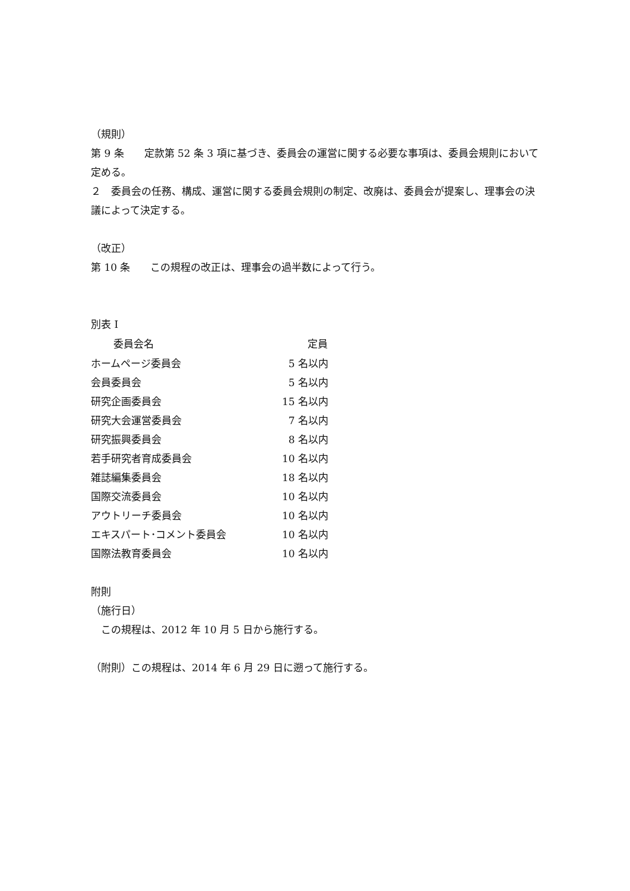（規則）
第 9 条　　定款第 52 条 3 項に基づき、委員会の運営に関する必要な事項は、委員会規則において定める。
２　委員会の任務、構成、運営に関する委員会規則の制定、改廃は、委員会が提案し、理事会の決議によって決定する。
（改正）
第 10 条　　この規程の改正は、理事会の過半数によって行う。
別表 I
| 委員会名 | 定員 |
| --- | --- |
| ホームページ委員会 | 5 名以内 |
| 会員委員会 | 5 名以内 |
| 研究企画委員会 | 15 名以内 |
| 研究大会運営委員会 | 7 名以内 |
| 研究振興委員会 | 8 名以内 |
| 若手研究者育成委員会 | 10 名以内 |
| 雑誌編集委員会 | 18 名以内 |
| 国際交流委員会 | 10 名以内 |
| アウトリーチ委員会 | 10 名以内 |
| エキスパート･コメント委員会 | 10 名以内 |
| 国際法教育委員会 | 10 名以内 |
附則
（施行日）
　この規程は、2012 年 10 月 5 日から施行する。
（附則）この規程は、2014 年 6 月 29 日に遡って施行する。